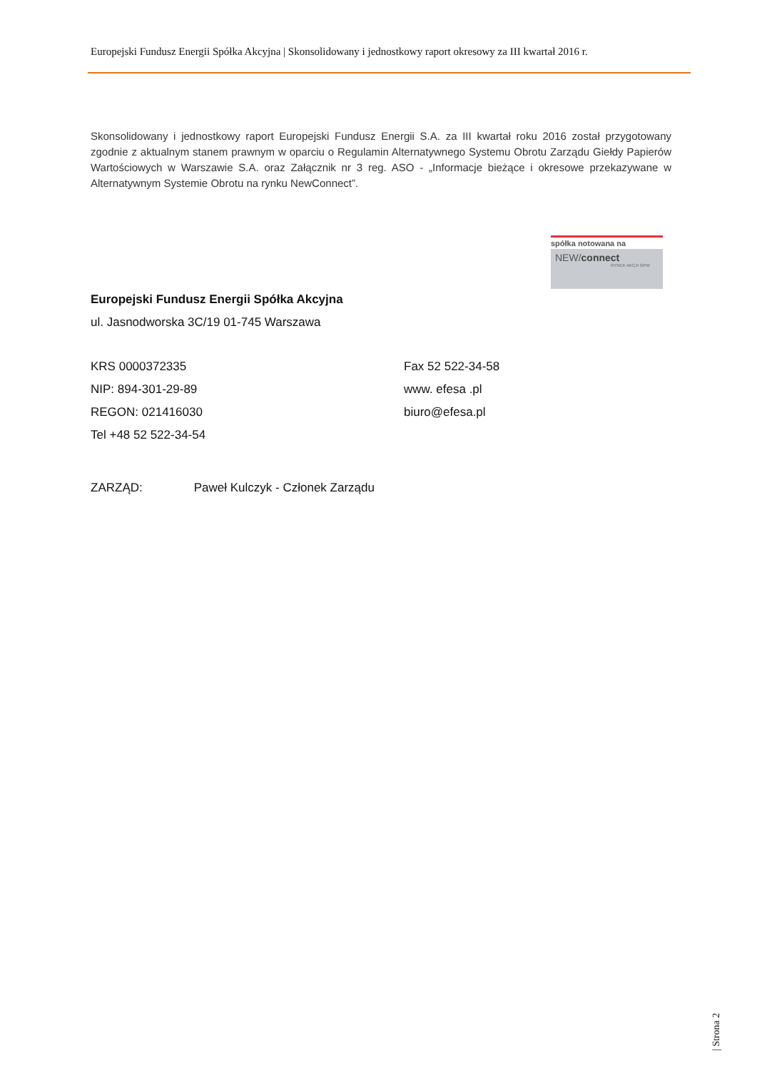Europejski Fundusz Energii Spółka Akcyjna | Skonsolidowany i jednostkowy raport okresowy za III kwartał 2016 r.
Skonsolidowany i jednostkowy raport Europejski Fundusz Energii S.A. za III kwartał roku 2016 został przygotowany zgodnie z aktualnym stanem prawnym w oparciu o Regulamin Alternatywnego Systemu Obrotu Zarządu Giełdy Papierów Wartościowych w Warszawie S.A. oraz Załącznik nr 3 reg. ASO - „Informacje bieżące i okresowe przekazywane w Alternatywnym Systemie Obrotu na rynku NewConnect”.
spółka notowana na
NEW/connect
RYNEK AKCJI GPW
Europejski Fundusz Energii Spółka Akcyjna
ul. Jasnodworska 3C/19 01-745 Warszawa
KRS 0000372335
Fax 52 522-34-58
NIP: 894-301-29-89
www. efesa .pl
REGON: 021416030
biuro@efesa.pl
Tel +48 52 522-34-54
ZARZĄD: Paweł Kulczyk - Członek Zarządu
| Strona 2